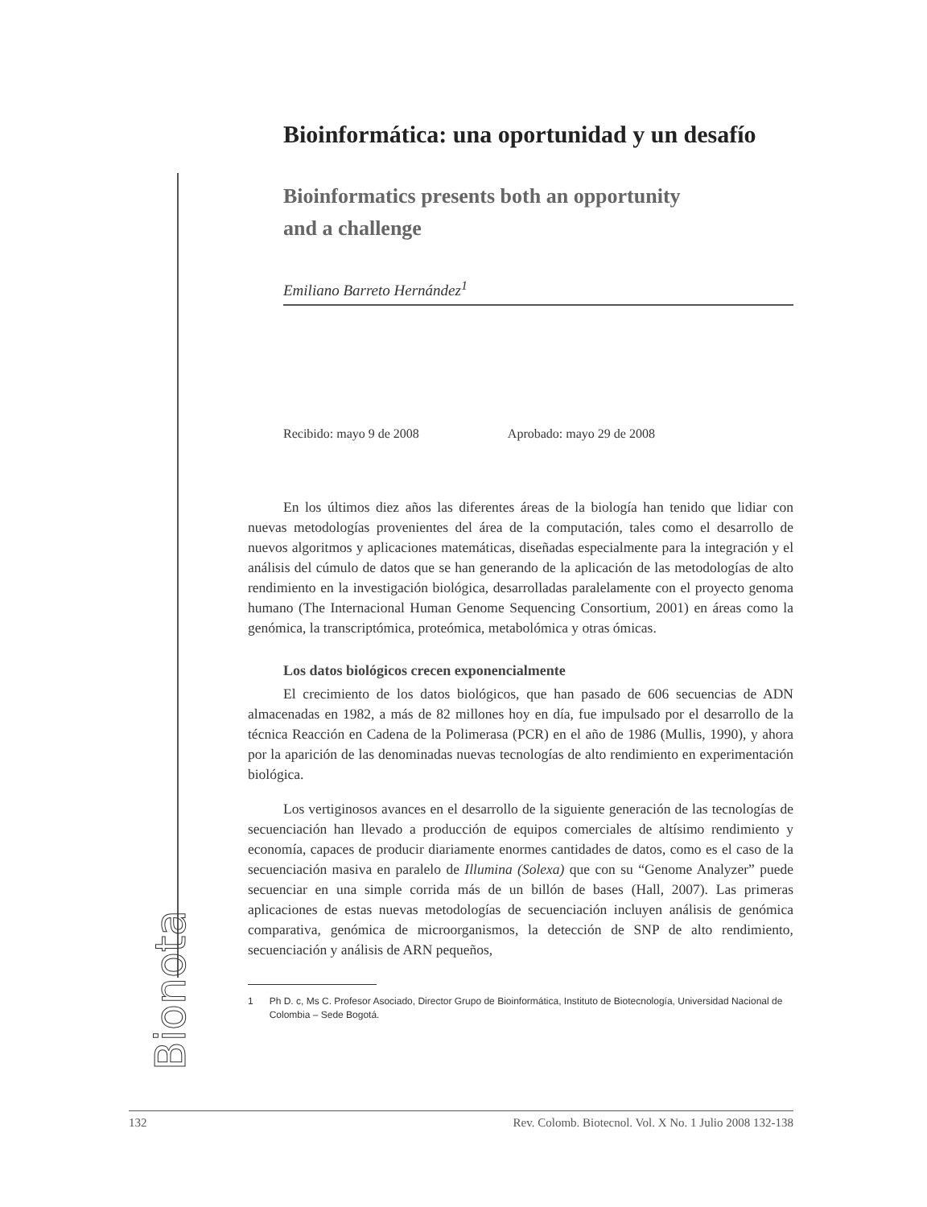Bionota
Bioinformática: una oportunidad y un desafío
Bioinformatics presents both an opportunity
and a challenge
Emiliano Barreto Hernández<sup>1</sup>
Recibido: mayo 9 de 2008 Aprobado: mayo 29 de 2008
En los últimos diez años las diferentes áreas de la biología han tenido que lidiar con nuevas metodologías provenientes del área de la computación, tales como el desarrollo de nuevos algoritmos y aplicaciones matemáticas, diseñadas especialmente para la integración y el análisis del cúmulo de datos que se han generando de la aplicación de las metodologías de alto rendimiento en la investigación biológica, desarrolladas paralelamente con el proyecto genoma humano (The Internacional Human Genome Sequencing Consortium, 2001) en áreas como la genómica, la transcriptómica, proteómica, metabolómica y otras ómicas.
Los datos biológicos crecen exponencialmente
El crecimiento de los datos biológicos, que han pasado de 606 secuencias de ADN almacenadas en 1982, a más de 82 millones hoy en día, fue impulsado por el desarrollo de la técnica Reacción en Cadena de la Polimerasa (PCR) en el año de 1986 (Mullis, 1990), y ahora por la aparición de las denominadas nuevas tecnologías de alto rendimiento en experimentación biológica.
Los vertiginosos avances en el desarrollo de la siguiente generación de las tecnologías de secuenciación han llevado a producción de equipos comerciales de altísimo rendimiento y economía, capaces de producir diariamente enormes cantidades de datos, como es el caso de la secuenciación masiva en paralelo de Illumina (Solexa) que con su “Genome Analyzer” puede secuenciar en una simple corrida más de un billón de bases (Hall, 2007). Las primeras aplicaciones de estas nuevas metodologías de secuenciación incluyen análisis de genómica comparativa, genómica de microorganismos, la detección de SNP de alto rendimiento, secuenciación y análisis de ARN pequeños,
1 Ph D. c, Ms C. Profesor Asociado, Director Grupo de Bioinformática, Instituto de Biotecnología, Universidad Nacional de Colombia – Sede Bogotá.
132 Rev. Colomb. Biotecnol. Vol. X No. 1 Julio 2008 132-138